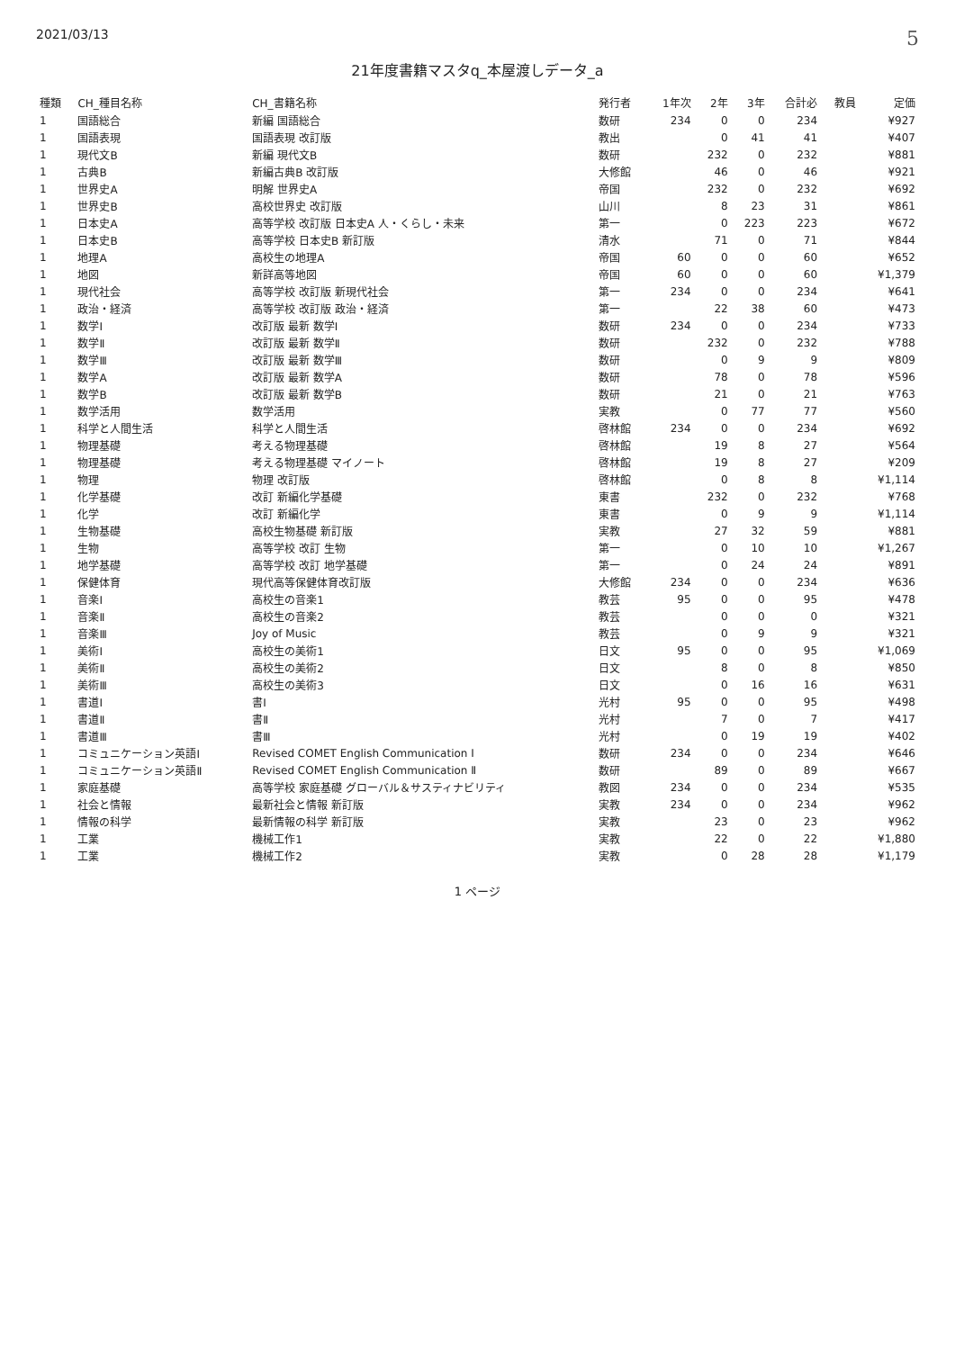2021/03/13 5
21年度書籍マスタq_本屋渡しデータ_a
| 種類 | CH_種目名称 | CH_書籍名称 | 発行者 | 1年次 | 2年 | 3年 | 合計必 | 教員 | 定価 |
| --- | --- | --- | --- | --- | --- | --- | --- | --- | --- |
| 1 | 国語総合 | 新編 国語総合 | 数研 | 234 | 0 | 0 | 234 | | ¥927 |
| 1 | 国語表現 | 国語表現 改訂版 | 教出 | | 0 | 41 | 41 | | ¥407 |
| 1 | 現代文B | 新編 現代文B | 数研 | | 232 | 0 | 232 | | ¥881 |
| 1 | 古典B | 新編古典B 改訂版 | 大修館 | | 46 | 0 | 46 | | ¥921 |
| 1 | 世界史A | 明解 世界史A | 帝国 | | 232 | 0 | 232 | | ¥692 |
| 1 | 世界史B | 高校世界史 改訂版 | 山川 | | 8 | 23 | 31 | | ¥861 |
| 1 | 日本史A | 高等学校 改訂版 日本史A 人・くらし・未来 | 第一 | | 0 | 223 | 223 | | ¥672 |
| 1 | 日本史B | 高等学校 日本史B 新訂版 | 清水 | | 71 | 0 | 71 | | ¥844 |
| 1 | 地理A | 高校生の地理A | 帝国 | 60 | 0 | 0 | 60 | | ¥652 |
| 1 | 地図 | 新詳高等地図 | 帝国 | 60 | 0 | 0 | 60 | | ¥1,379 |
| 1 | 現代社会 | 高等学校 改訂版 新現代社会 | 第一 | 234 | 0 | 0 | 234 | | ¥641 |
| 1 | 政治・経済 | 高等学校 改訂版 政治・経済 | 第一 | | 22 | 38 | 60 | | ¥473 |
| 1 | 数学Ⅰ | 改訂版 最新 数学Ⅰ | 数研 | 234 | 0 | 0 | 234 | | ¥733 |
| 1 | 数学Ⅱ | 改訂版 最新 数学Ⅱ | 数研 | | 232 | 0 | 232 | | ¥788 |
| 1 | 数学Ⅲ | 改訂版 最新 数学Ⅲ | 数研 | | 0 | 9 | 9 | | ¥809 |
| 1 | 数学A | 改訂版 最新 数学A | 数研 | | 78 | 0 | 78 | | ¥596 |
| 1 | 数学B | 改訂版 最新 数学B | 数研 | | 21 | 0 | 21 | | ¥763 |
| 1 | 数学活用 | 数学活用 | 実教 | | 0 | 77 | 77 | | ¥560 |
| 1 | 科学と人間生活 | 科学と人間生活 | 啓林館 | 234 | 0 | 0 | 234 | | ¥692 |
| 1 | 物理基礎 | 考える物理基礎 | 啓林館 | | 19 | 8 | 27 | | ¥564 |
| 1 | 物理基礎 | 考える物理基礎 マイノート | 啓林館 | | 19 | 8 | 27 | | ¥209 |
| 1 | 物理 | 物理 改訂版 | 啓林館 | | 0 | 8 | 8 | | ¥1,114 |
| 1 | 化学基礎 | 改訂 新編化学基礎 | 東書 | | 232 | 0 | 232 | | ¥768 |
| 1 | 化学 | 改訂 新編化学 | 東書 | | 0 | 9 | 9 | | ¥1,114 |
| 1 | 生物基礎 | 高校生物基礎 新訂版 | 実教 | | 27 | 32 | 59 | | ¥881 |
| 1 | 生物 | 高等学校 改訂 生物 | 第一 | | 0 | 10 | 10 | | ¥1,267 |
| 1 | 地学基礎 | 高等学校 改訂 地学基礎 | 第一 | | 0 | 24 | 24 | | ¥891 |
| 1 | 保健体育 | 現代高等保健体育改訂版 | 大修館 | 234 | 0 | 0 | 234 | | ¥636 |
| 1 | 音楽Ⅰ | 高校生の音楽1 | 教芸 | 95 | 0 | 0 | 95 | | ¥478 |
| 1 | 音楽Ⅱ | 高校生の音楽2 | 教芸 | | 0 | 0 | 0 | | ¥321 |
| 1 | 音楽Ⅲ | Joy of Music | 教芸 | | 0 | 9 | 9 | | ¥321 |
| 1 | 美術Ⅰ | 高校生の美術1 | 日文 | 95 | 0 | 0 | 95 | | ¥1,069 |
| 1 | 美術Ⅱ | 高校生の美術2 | 日文 | | 8 | 0 | 8 | | ¥850 |
| 1 | 美術Ⅲ | 高校生の美術3 | 日文 | | 0 | 16 | 16 | | ¥631 |
| 1 | 書道Ⅰ | 書Ⅰ | 光村 | 95 | 0 | 0 | 95 | | ¥498 |
| 1 | 書道Ⅱ | 書Ⅱ | 光村 | | 7 | 0 | 7 | | ¥417 |
| 1 | 書道Ⅲ | 書Ⅲ | 光村 | | 0 | 19 | 19 | | ¥402 |
| 1 | コミュニケーション英語Ⅰ | Revised COMET English Communication Ⅰ | 数研 | 234 | 0 | 0 | 234 | | ¥646 |
| 1 | コミュニケーション英語Ⅱ | Revised COMET English Communication Ⅱ | 数研 | | 89 | 0 | 89 | | ¥667 |
| 1 | 家庭基礎 | 高等学校 家庭基礎 グローバル＆サスティナビリティ | 教図 | 234 | 0 | 0 | 234 | | ¥535 |
| 1 | 社会と情報 | 最新社会と情報 新訂版 | 実教 | 234 | 0 | 0 | 234 | | ¥962 |
| 1 | 情報の科学 | 最新情報の科学 新訂版 | 実教 | | 23 | 0 | 23 | | ¥962 |
| 1 | 工業 | 機械工作1 | 実教 | | 22 | 0 | 22 | | ¥1,880 |
| 1 | 工業 | 機械工作2 | 実教 | | 0 | 28 | 28 | | ¥1,179 |
1 ページ